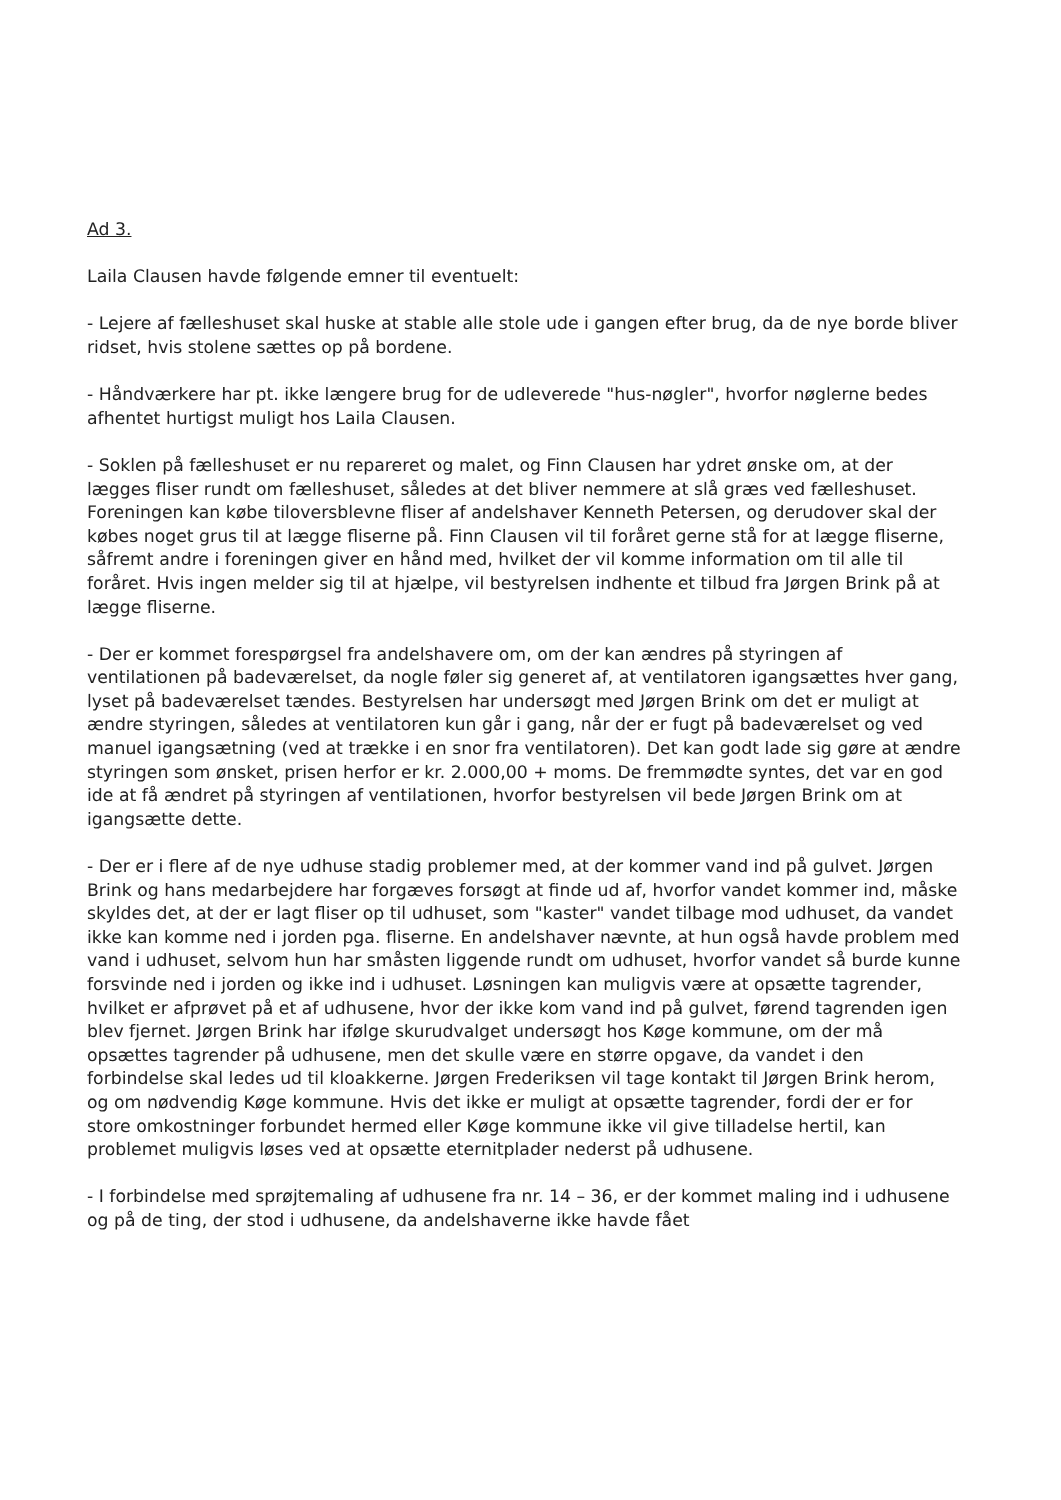Ad 3.
Laila Clausen havde følgende emner til eventuelt:
- Lejere af fælleshuset skal huske at stable alle stole ude i gangen efter brug, da de nye borde bliver ridset, hvis stolene sættes op på bordene.
- Håndværkere har pt. ikke længere brug for de udleverede "hus-nøgler", hvorfor nøglerne bedes afhentet hurtigst muligt hos Laila Clausen.
- Soklen på fælleshuset er nu repareret og malet, og Finn Clausen har ydret ønske om, at der lægges fliser rundt om fælleshuset, således at det bliver nemmere at slå græs ved fælleshuset. Foreningen kan købe tiloversblevne fliser af andelshaver Kenneth Petersen, og derudover skal der købes noget grus til at lægge fliserne på. Finn Clausen vil til foråret gerne stå for at lægge fliserne, såfremt andre i foreningen giver en hånd med, hvilket der vil komme information om til alle til foråret. Hvis ingen melder sig til at hjælpe, vil bestyrelsen indhente et tilbud fra Jørgen Brink på at lægge fliserne.
- Der er kommet forespørgsel fra andelshavere om, om der kan ændres på styringen af ventilationen på badeværelset, da nogle føler sig generet af, at ventilatoren igangsættes hver gang, lyset på badeværelset tændes. Bestyrelsen har undersøgt med Jørgen Brink om det er muligt at ændre styringen, således at ventilatoren kun går i gang, når der er fugt på badeværelset og ved manuel igangsætning (ved at trække i en snor fra ventilatoren). Det kan godt lade sig gøre at ændre styringen som ønsket, prisen herfor er kr. 2.000,00 + moms. De fremmødte syntes, det var en god ide at få ændret på styringen af ventilationen, hvorfor bestyrelsen vil bede Jørgen Brink om at igangsætte dette.
- Der er i flere af de nye udhuse stadig problemer med, at der kommer vand ind på gulvet. Jørgen Brink og hans medarbejdere har forgæves forsøgt at finde ud af, hvorfor vandet kommer ind, måske skyldes det, at der er lagt fliser op til udhuset, som "kaster" vandet tilbage mod udhuset, da vandet ikke kan komme ned i jorden pga. fliserne. En andelshaver nævnte, at hun også havde problem med vand i udhuset, selvom hun har småsten liggende rundt om udhuset, hvorfor vandet så burde kunne forsvinde ned i jorden og ikke ind i udhuset. Løsningen kan muligvis være at opsætte tagrender, hvilket er afprøvet på et af udhusene, hvor der ikke kom vand ind på gulvet, førend tagrenden igen blev fjernet. Jørgen Brink har ifølge skurudvalget undersøgt hos Køge kommune, om der må opsættes tagrender på udhusene, men det skulle være en større opgave, da vandet i den forbindelse skal ledes ud til kloakkerne. Jørgen Frederiksen vil tage kontakt til Jørgen Brink herom, og om nødvendig Køge kommune. Hvis det ikke er muligt at opsætte tagrender, fordi der er for store omkostninger forbundet hermed eller Køge kommune ikke vil give tilladelse hertil, kan problemet muligvis løses ved at opsætte eternitplader nederst på udhusene.
- I forbindelse med sprøjtemaling af udhusene fra nr. 14 – 36, er der kommet maling ind i udhusene og på de ting, der stod i udhusene, da andelshaverne ikke havde fået